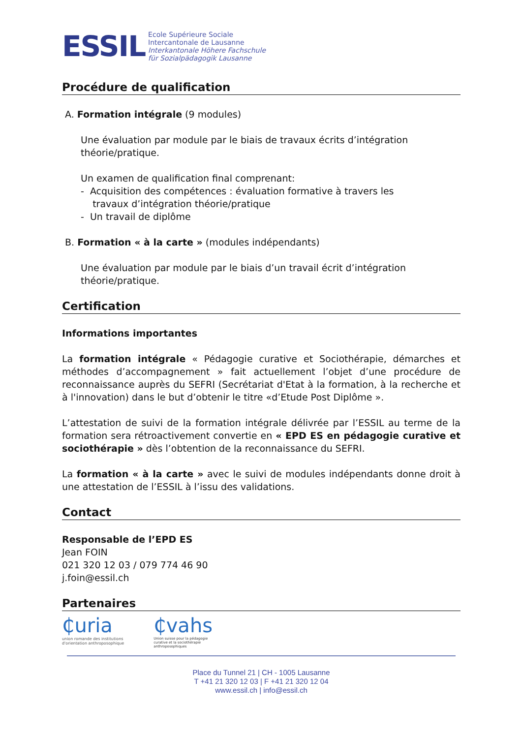ESSIL
Ecole Supérieure Sociale
Intercantonale de Lausanne
Interkantonale Höhere Fachschule
für Sozialpädagogik Lausanne
Procédure de qualification
A. Formation intégrale (9 modules)
Une évaluation par module par le biais de travaux écrits d’intégration théorie/pratique.
Un examen de qualification final comprenant:
- Acquisition des compétences : évaluation formative à travers les
travaux d’intégration théorie/pratique
- Un travail de diplôme
B. Formation « à la carte » (modules indépendants)
Une évaluation par module par le biais d’un travail écrit d’intégration théorie/pratique.
Certification
Informations importantes
La formation intégrale « Pédagogie curative et Sociothérapie, démarches et méthodes d’accompagnement » fait actuellement l’objet d’une procédure de reconnaissance auprès du SEFRI (Secrétariat d'Etat à la formation, à la recherche et à l'innovation) dans le but d’obtenir le titre «d’Etude Post Diplôme ».
L’attestation de suivi de la formation intégrale délivrée par l’ESSIL au terme de la formation sera rétroactivement convertie en « EPD ES en pédagogie curative et sociothérapie » dès l’obtention de la reconnaissance du SEFRI.
La formation « à la carte » avec le suivi de modules indépendants donne droit à une attestation de l’ESSIL à l’issu des validations.
Contact
Responsable de l’EPD ES
Jean FOIN
021 320 12 03 / 079 774 46 90
j.foin@essil.ch
Partenaires
₵uria
union romande des institutions
d'orientation anthroposophique
₵vahs
Union suisse pour la pédagogie
curative et la sociothérapie
anthroposophiques
Place du Tunnel 21 | CH - 1005 Lausanne
T +41 21 320 12 03 | F +41 21 320 12 04
www.essil.ch | info@essil.ch